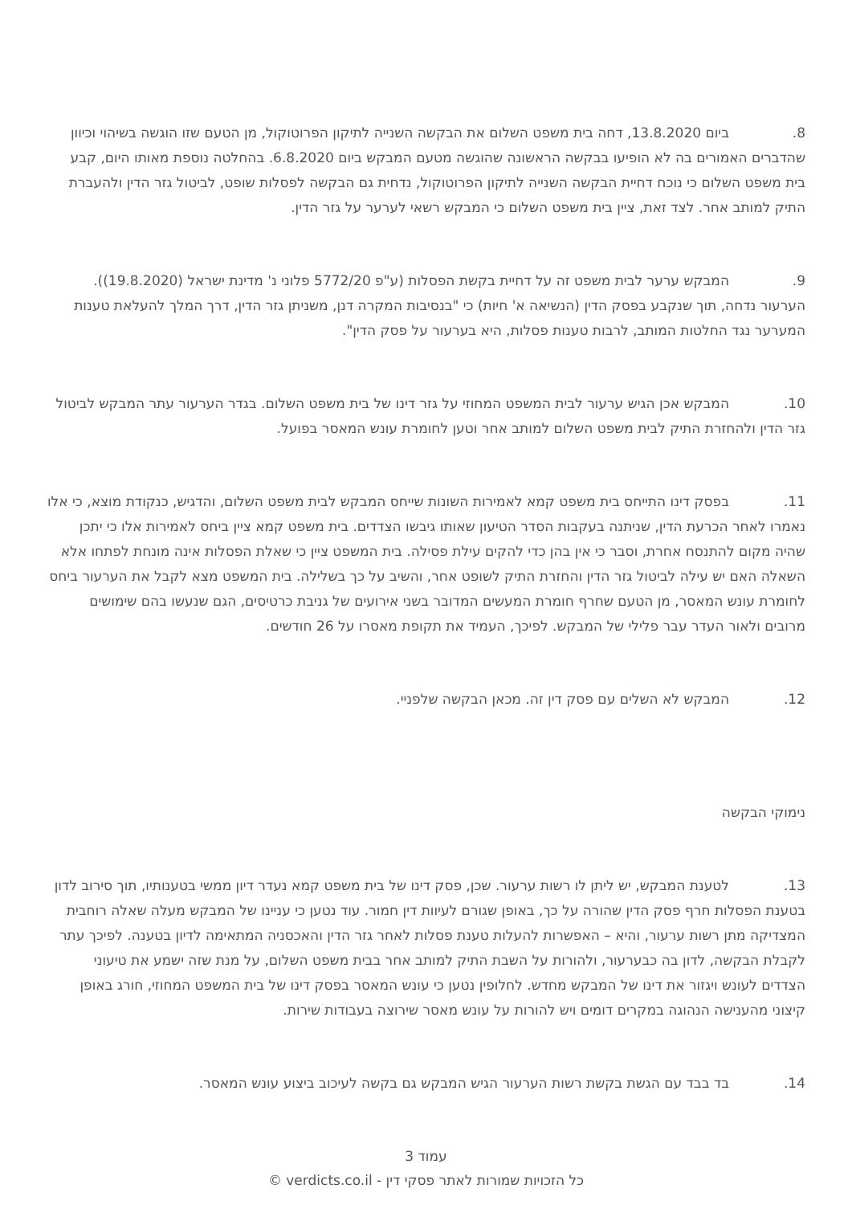8. ביום 13.8.2020, דחה בית משפט השלום את הבקשה השנייה לתיקון הפרוטוקול, מן הטעם שזו הוגשה בשיהוי וכיוון שהדברים האמורים בה לא הופיעו בבקשה הראשונה שהוגשה מטעם המבקש ביום 6.8.2020. בהחלטה נוספת מאותו היום, קבע בית משפט השלום כי נוכח דחיית הבקשה השנייה לתיקון הפרוטוקול, נדחית גם הבקשה לפסלות שופט, לביטול גזר הדין ולהעברת התיק למותב אחר. לצד זאת, ציין בית משפט השלום כי המבקש רשאי לערער על גזר הדין.
9. המבקש ערער לבית משפט זה על דחיית בקשת הפסלות (ע"פ 5772/20 פלוני נ' מדינת ישראל (19.8.2020)). הערעור נדחה, תוך שנקבע בפסק הדין (הנשיאה א' חיות) כי "בנסיבות המקרה דנן, משניתן גזר הדין, דרך המלך להעלאת טענות המערער נגד החלטות המותב, לרבות טענות פסלות, היא בערעור על פסק הדין".
10. המבקש אכן הגיש ערעור לבית המשפט המחוזי על גזר דינו של בית משפט השלום. בגדר הערעור עתר המבקש לביטול גזר הדין ולהחזרת התיק לבית משפט השלום למותב אחר וטען לחומרת עונש המאסר בפועל.
11. בפסק דינו התייחס בית משפט קמא לאמירות השונות שייחס המבקש לבית משפט השלום, והדגיש, כנקודת מוצא, כי אלו נאמרו לאחר הכרעת הדין, שניתנה בעקבות הסדר הטיעון שאותו גיבשו הצדדים. בית משפט קמא ציין ביחס לאמירות אלו כי יתכן שהיה מקום להתנסח אחרת, וסבר כי אין בהן כדי להקים עילת פסילה. בית המשפט ציין כי שאלת הפסלות אינה מונחת לפתחו אלא השאלה האם יש עילה לביטול גזר הדין והחזרת התיק לשופט אחר, והשיב על כך בשלילה. בית המשפט מצא לקבל את הערעור ביחס לחומרת עונש המאסר, מן הטעם שחרף חומרת המעשים המדובר בשני אירועים של גניבת כרטיסים, הגם שנעשו בהם שימושים מרובים ולאור העדר עבר פלילי של המבקש. לפיכך, העמיד את תקופת מאסרו על 26 חודשים.
12. המבקש לא השלים עם פסק דין זה. מכאן הבקשה שלפניי.
נימוקי הבקשה
13. לטענת המבקש, יש ליתן לו רשות ערעור. שכן, פסק דינו של בית משפט קמא נעדר דיון ממשי בטענותיו, תוך סירוב לדון בטענת הפסלות חרף פסק הדין שהורה על כך, באופן שגורם לעיוות דין חמור. עוד נטען כי עניינו של המבקש מעלה שאלה רוחבית המצדיקה מתן רשות ערעור, והיא – האפשרות להעלות טענת פסלות לאחר גזר הדין והאכסניה המתאימה לדיון בטענה. לפיכך עתר לקבלת הבקשה, לדון בה כבערעור, ולהורות על השבת התיק למותב אחר בבית משפט השלום, על מנת שזה ישמע את טיעוני הצדדים לעונש ויגזור את דינו של המבקש מחדש. לחלופין נטען כי עונש המאסר בפסק דינו של בית המשפט המחוזי, חורג באופן קיצוני מהענישה הנהוגה במקרים דומים ויש להורות על עונש מאסר שירוצה בעבודות שירות.
14. בד בבד עם הגשת בקשת רשות הערעור הגיש המבקש גם בקשה לעיכוב ביצוע עונש המאסר.
עמוד 3
כל הזכויות שמורות לאתר פסקי דין - verdicts.co.il ©